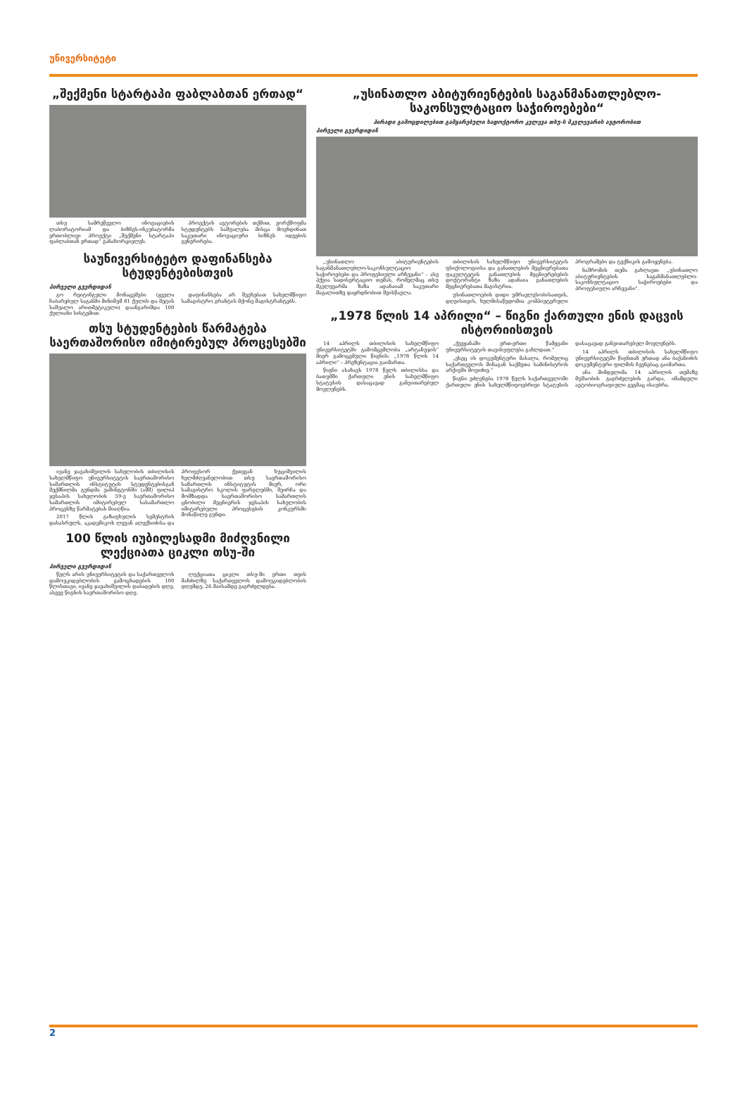უნივერსიტეტი
„შექმენი სტარტაპი ფაბლაბთან ერთად“
თსუ სამრეწველო ინოვაციების ლაბორატორიამ და ბიზნეს-ინკუბატორმა ერთობლივი პროექტი „შექმენი სტარტაპი ფაბლაბთან ერთად“ განახორციელეს.
პროექტის ავტორების თქმით, ვორქშოფმა სტუდენტებს საშუალება მისცა მოეხდინათ საკუთარი ინოვაციური ბიზნეს იდეების გენერირება.
საუნივერსიტეტო დაფინანსება სტუდენტებისთვის
პირველი გვერდიდან
გო რეიტინგული მონაცემები (ყველა ჩაბარებულ საგანში მინიმუმ 81 ქულის და მეტის საშუალო არითმეტიკული) დაანგარიშდა 100 ქულიანი სისტემით.
დაფინანსება არ შეეხებათ სახელმწიფო სამაგისტრო გრანტის მქონე მაგისტრანტებს.
თსუ სტუდენტების წარმატება საერთაშორისო იმიტირებულ პროცესებში
ივანე ჯავახიშვილის სახელობის თბილისის სახელმწიფო უნივერსიტეტის საერთაშორისო სამართლის ინსტიტუტის სტუდენტებისგან შექმნილმა გუნდმა ვაშინგტონში (აშშ) ფილიპ ჯესაპის სახელობის 59-ე საერთაშორისო სამართლის იმიტირებულ სასამართლო პროცესზე წარმატებას მიაღწია.
2017 წლის გაზაფხულის სემესტრის დასასრულს, აკადემიკოს ლევან ალექსიძისა და პროფესორ ქეთევან ხუციშვილის ხელმძღვანელობით თსუ საერთაშორისო სამართლის ინსტიტუტის მიერ, ორი სამაგისტრო სკოლის ფარგლებში, შეირჩა და მომზადდა საერთაშორისო სამართლის ცნობილი მეცნიერის ჯესაპის სახელობის იმიტირებული პროცესების კონკურსში მონაწილე გუნდი.
100 წლის იუბილესადმი მიძღვნილი ლექციათა ციკლი თსუ-ში
პირველი გვერდიდან
წელს არის უნივერსიტეტის და საქართველოს დამოუკიდებლობის გამოცხადების 100 წლისთავი, ივანე ჯავახიშვილის დაბადების დღე, ასევე წიგნის საერთაშორისო დღე.
ლექციათა ციკლი თსუ-ში ერთი თვის მანძილზე საქართველოს დამოუკიდებლობის დღემდე, 26 მაისამდე გაგრძელდება.
„უსინათლო აბიტურიენტების საგანმანათლებლო-საკონსულტაციო საჭიროებები“
პირადი გამოცდილებით გამყარებული სადოქტორო კვლევა თსუ-ს მკვლევარის ავტორობით
პირველი გვერდიდან
„უსინათლო აბიტურიენტების საგანმანათლებლო-საკონსულტაციო საჭიროებები და პროფესიული არჩევანი“ – ასე ჰქვია სადისერტაციო თემას, რომელმაც თსუ მკვლევარმა ზაზა ადანაიამ საკუთარი მაგალითზე დაყრდნობით შეისწავლა.
თბილისის სახელმწიფო უნივერსიტეტის ფსიქოლოგიისა და განათლების მეცნიერებათა ფაკულტეტის განათლების მეცნიერებების დოქტორანტი ზაზა ადანაია განათლების მეცნიერებათა მაგისტრია.
უსინათლოების დიდი უმრავლესობისათვის, დღეისთვის, ხელმისაწვდომია კომპიუტერული პროგრამები და ტექნიკის გამოყენება.
ნაშრომის თემა გახლავთ: „უსინათლო აბიტურიენტების საგანმანათლებლო-საკონსულტაციო საჭიროებები და პროფესიული არჩევანი“.
„1978 წლის 14 აპრილი“ – წიგნი ქართული ენის დაცვის ისტორიისთვის
14 აპრილს თბილისის სახელმწიფო უნივერსიტეტში გამომცემლობა „არტანუჯის“ მიერ გამოცემული წიგნის: „1978 წლის 14 აპრილი“ – პრეზენტაცია გაიმართა.
წიგნი ასახავს 1978 წელს თბილისსა და ბათუმში ქართული ენის სახელმწიფო სტატუსის დასაცავად განვითარებულ მოვლენებს.
„ქვეყანაში ერთ-ერთი წამყვანი უნივერსიტეტის თავისუფლება გახლდათ.“
„ესეც ის დოკუმენტური მასალა, რომელიც საქართველოს შინაგან საქმეთა სამინისტროს არქივში მოვიძიე.“
წიგნი ეძღვნება 1978 წელს საქართველოში ქართული ენის სახელმწიფოებრივი სტატუსის დასაცავად განვითარებულ მოვლენებს.
14 აპრილს თბილისის სახელმწიფო უნივერსიტეტში წიგნთან ერთად ანა ბაქანიძის დოკუმენტური ფილმის ჩვენებაც გაიმართა.
ანა მიმდელიმა 14 აპრილის თემაზე მუშაობის გაგრძელების გარდა, იმამდელი ავტობიოგრაფიული გეგმაც ისაუბრა.
2